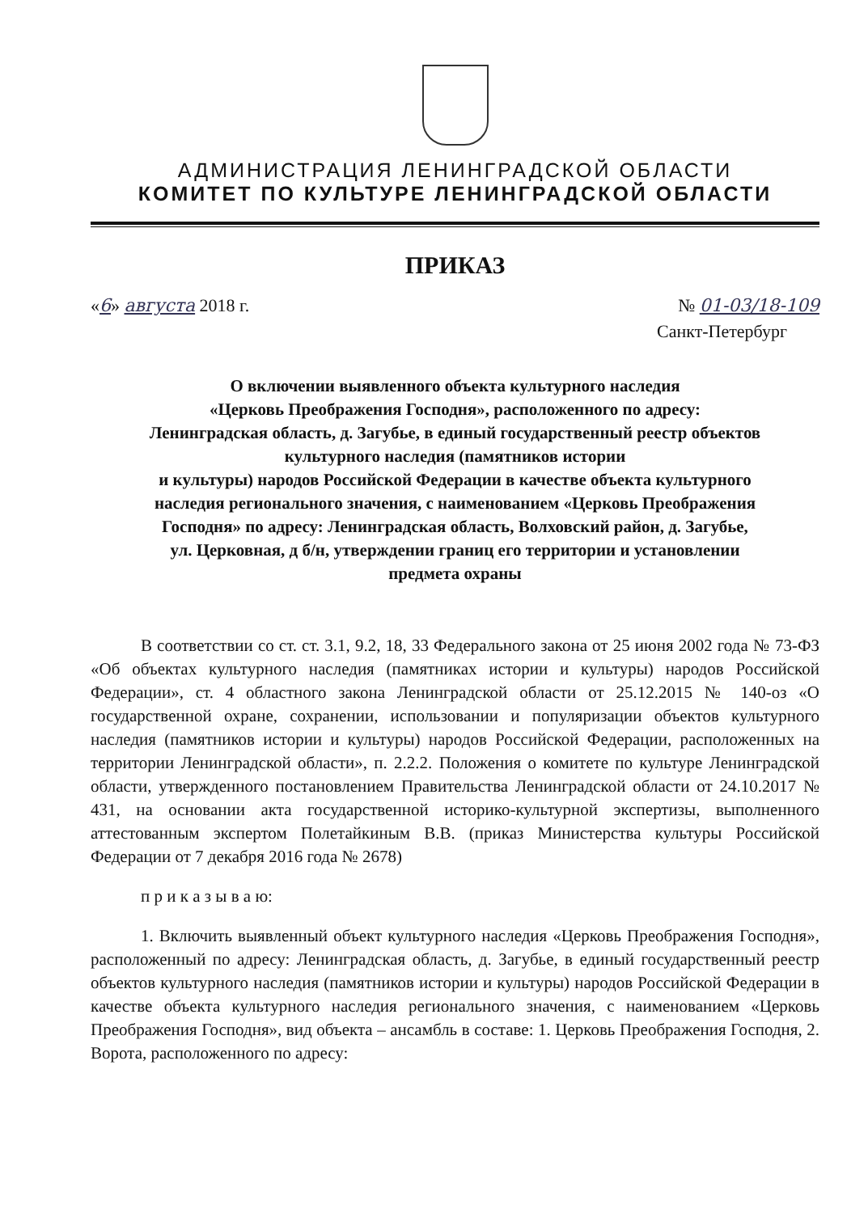АДМИНИСТРАЦИЯ ЛЕНИНГРАДСКОЙ ОБЛАСТИ
КОМИТЕТ ПО КУЛЬТУРЕ ЛЕНИНГРАДСКОЙ ОБЛАСТИ
ПРИКАЗ
«6» августа 2018 г. № 01-03/18-109
Санкт-Петербург
О включении выявленного объекта культурного наследия
«Церковь Преображения Господня», расположенного по адресу:
Ленинградская область, д. Загубье, в единый государственный реестр объектов
культурного наследия (памятников истории
и культуры) народов Российской Федерации в качестве объекта культурного
наследия регионального значения, с наименованием «Церковь Преображения
Господня» по адресу: Ленинградская область, Волховский район, д. Загубье,
ул. Церковная, д б/н, утверждении границ его территории и установлении
предмета охраны
В соответствии со ст. ст. 3.1, 9.2, 18, 33 Федерального закона от 25 июня 2002 года № 73-ФЗ «Об объектах культурного наследия (памятниках истории и культуры) народов Российской Федерации», ст. 4 областного закона Ленинградской области от 25.12.2015 № 140-оз «О государственной охране, сохранении, использовании и популяризации объектов культурного наследия (памятников истории и культуры) народов Российской Федерации, расположенных на территории Ленинградской области», п. 2.2.2. Положения о комитете по культуре Ленинградской области, утвержденного постановлением Правительства Ленинградской области от 24.10.2017 № 431, на основании акта государственной историко-культурной экспертизы, выполненного аттестованным экспертом Полетайкиным В.В. (приказ Министерства культуры Российской Федерации от 7 декабря 2016 года № 2678)
п р и к а з ы в а ю:
1. Включить выявленный объект культурного наследия «Церковь Преображения Господня», расположенный по адресу: Ленинградская область, д. Загубье, в единый государственный реестр объектов культурного наследия (памятников истории и культуры) народов Российской Федерации в качестве объекта культурного наследия регионального значения, с наименованием «Церковь Преображения Господня», вид объекта – ансамбль в составе: 1. Церковь Преображения Господня, 2. Ворота, расположенного по адресу: